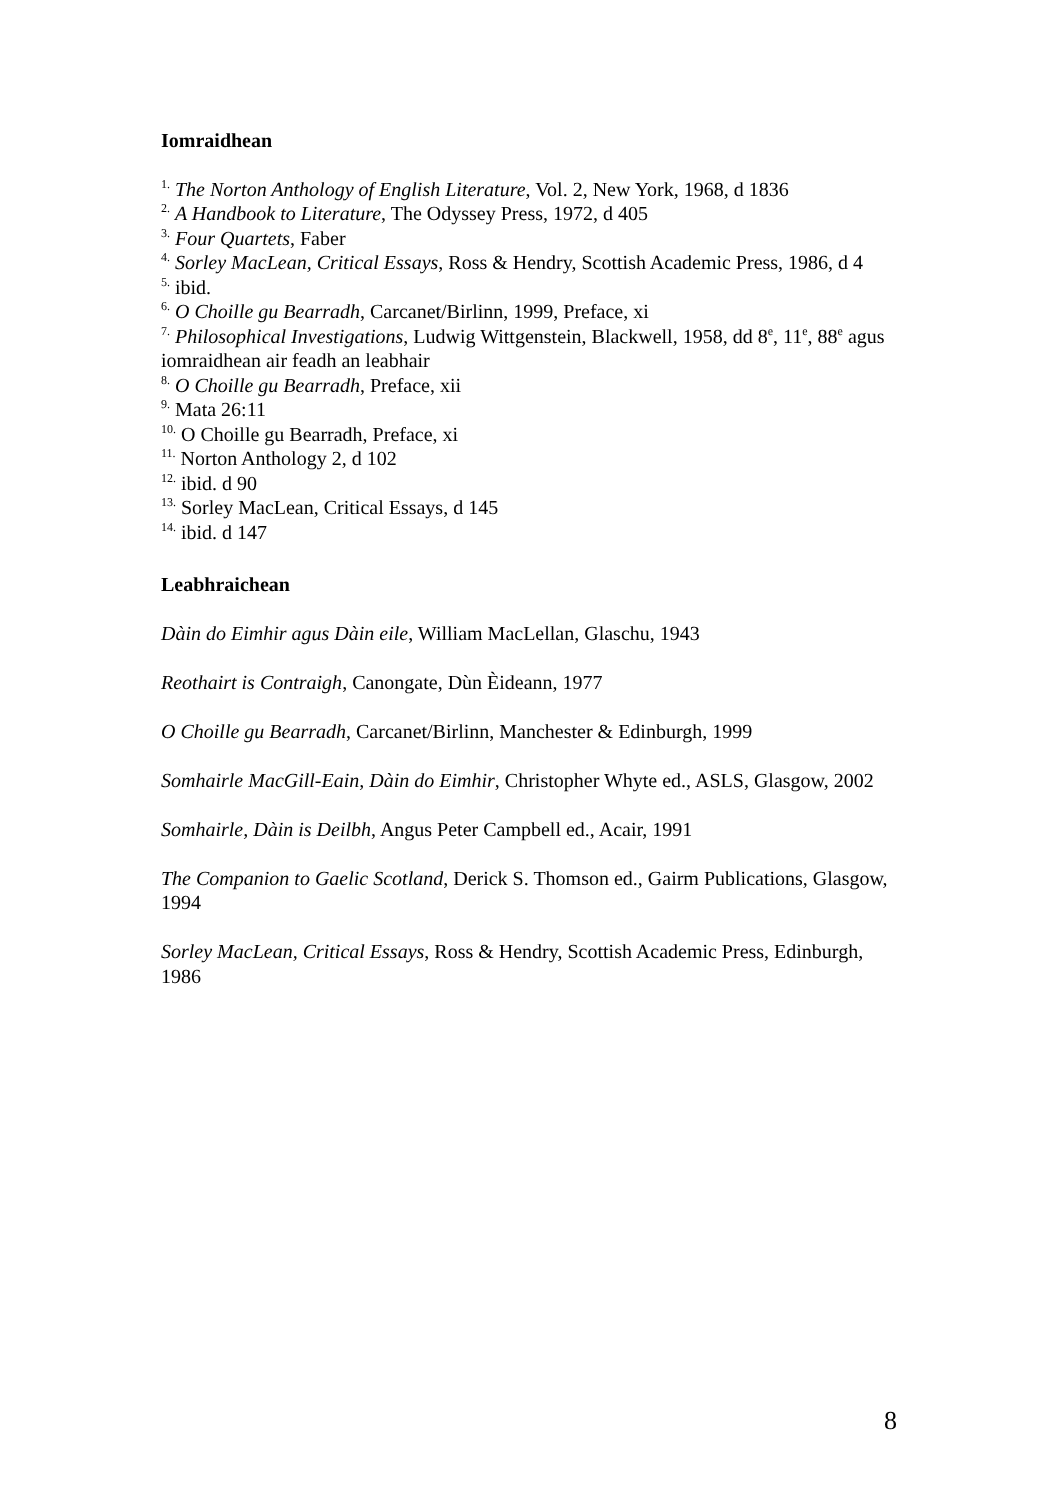Iomraidhean
<sup>1.</sup> The Norton Anthology of English Literature, Vol. 2, New York, 1968, d 1836
<sup>2.</sup> A Handbook to Literature, The Odyssey Press, 1972, d 405
<sup>3.</sup> Four Quartets, Faber
<sup>4.</sup> Sorley MacLean, Critical Essays, Ross & Hendry, Scottish Academic Press, 1986, d 4
<sup>5.</sup> ibid.
<sup>6.</sup> O Choille gu Bearradh, Carcanet/Birlinn, 1999, Preface, xi
<sup>7.</sup> Philosophical Investigations, Ludwig Wittgenstein, Blackwell, 1958, dd 8<sup>e</sup>, 11<sup>e</sup>, 88<sup>e</sup> agus iomraidhean air feadh an leabhair
<sup>8.</sup> O Choille gu Bearradh, Preface, xii
<sup>9.</sup> Mata 26:11
<sup>10.</sup> O Choille gu Bearradh, Preface, xi
<sup>11.</sup> Norton Anthology 2, d 102
<sup>12.</sup> ibid. d 90
<sup>13.</sup> Sorley MacLean, Critical Essays, d 145
<sup>14.</sup> ibid. d 147
Leabhraichean
Dàin do Eimhir agus Dàin eile, William MacLellan, Glaschu, 1943
Reothairt is Contraigh, Canongate, Dùn Èideann, 1977
O Choille gu Bearradh, Carcanet/Birlinn, Manchester & Edinburgh, 1999
Somhairle MacGill-Eain, Dàin do Eimhir, Christopher Whyte ed., ASLS, Glasgow, 2002
Somhairle, Dàin is Deilbh, Angus Peter Campbell ed., Acair, 1991
The Companion to Gaelic Scotland, Derick S. Thomson ed., Gairm Publications, Glasgow, 1994
Sorley MacLean, Critical Essays, Ross & Hendry, Scottish Academic Press, Edinburgh, 1986
8